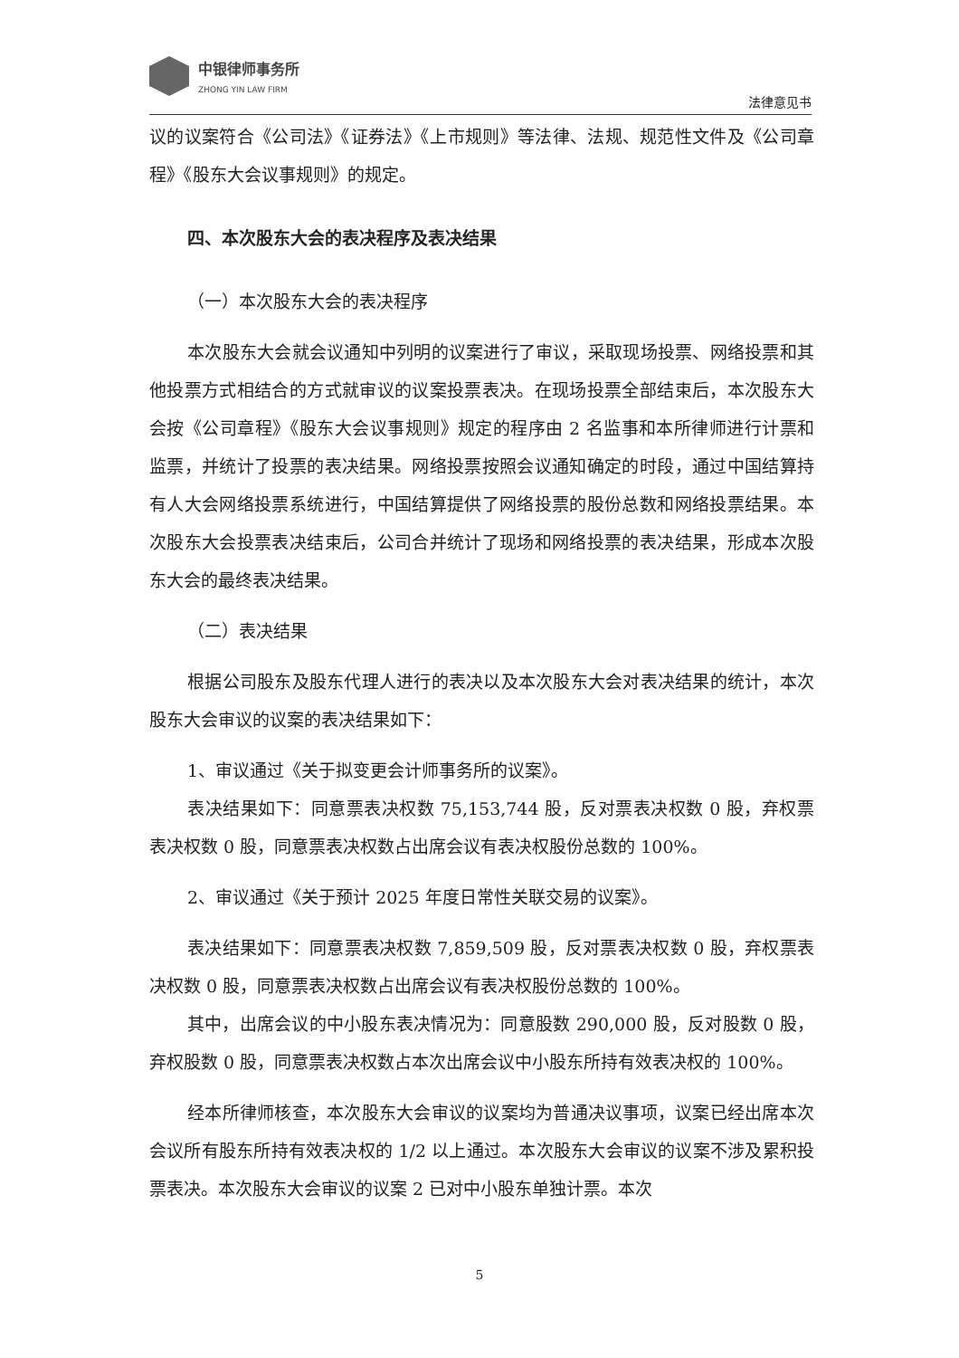中银律师事务所
ZHONG YIN LAW FIRM
法律意见书
议的议案符合《公司法》《证券法》《上市规则》等法律、法规、规范性文件及《公司章程》《股东大会议事规则》的规定。
四、本次股东大会的表决程序及表决结果
（一）本次股东大会的表决程序
本次股东大会就会议通知中列明的议案进行了审议，采取现场投票、网络投票和其他投票方式相结合的方式就审议的议案投票表决。在现场投票全部结束后，本次股东大会按《公司章程》《股东大会议事规则》规定的程序由 2 名监事和本所律师进行计票和监票，并统计了投票的表决结果。网络投票按照会议通知确定的时段，通过中国结算持有人大会网络投票系统进行，中国结算提供了网络投票的股份总数和网络投票结果。本次股东大会投票表决结束后，公司合并统计了现场和网络投票的表决结果，形成本次股东大会的最终表决结果。
（二）表决结果
根据公司股东及股东代理人进行的表决以及本次股东大会对表决结果的统计，本次股东大会审议的议案的表决结果如下：
1、审议通过《关于拟变更会计师事务所的议案》。
表决结果如下：同意票表决权数 75,153,744 股，反对票表决权数 0 股，弃权票表决权数 0 股，同意票表决权数占出席会议有表决权股份总数的 100%。
2、审议通过《关于预计 2025 年度日常性关联交易的议案》。
表决结果如下：同意票表决权数 7,859,509 股，反对票表决权数 0 股，弃权票表决权数 0 股，同意票表决权数占出席会议有表决权股份总数的 100%。
其中，出席会议的中小股东表决情况为：同意股数 290,000 股，反对股数 0 股，弃权股数 0 股，同意票表决权数占本次出席会议中小股东所持有效表决权的 100%。
经本所律师核查，本次股东大会审议的议案均为普通决议事项，议案已经出席本次会议所有股东所持有效表决权的 1/2 以上通过。本次股东大会审议的议案不涉及累积投票表决。本次股东大会审议的议案 2 已对中小股东单独计票。本次
5